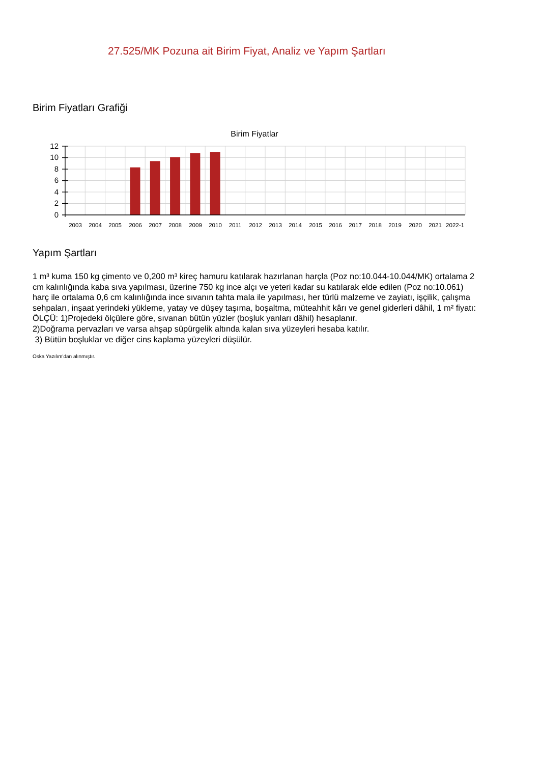27.525/MK Pozuna ait Birim Fiyat, Analiz ve Yapım Şartları
Birim Fiyatları Grafiği
Birim Fiyatlar
12
10
8
6
4
2
0
2003
2004
2005
2006
2007
2008
2009
2010
2011
2012
2013
2014
2015
2016
2017
2018
2019
2020
2021
2022-1
Yapım Şartları
1 m³ kuma 150 kg çimento ve 0,200 m³ kireç hamuru katılarak hazırlanan harçla (Poz no:10.044-10.044/MK) ortalama 2 cm kalınlığında kaba sıva yapılması, üzerine 750 kg ince alçı ve yeteri kadar su katılarak elde edilen (Poz no:10.061) harç ile ortalama 0,6 cm kalınlığında ince sıvanın tahta mala ile yapılması, her türlü malzeme ve zayiatı, işçilik, çalışma sehpaları, inşaat yerindeki yükleme, yatay ve düşey taşıma, boşaltma, müteahhit kârı ve genel giderleri dâhil, 1 m² fiyatı:
ÖLÇÜ: 1)Projedeki ölçülere göre, sıvanan bütün yüzler (boşluk yanları dâhil) hesaplanır.
2)Doğrama pervazları ve varsa ahşap süpürgelik altında kalan sıva yüzeyleri hesaba katılır.
3) Bütün boşluklar ve diğer cins kaplama yüzeyleri düşülür.
Oska Yazılım'dan alınmıştır.